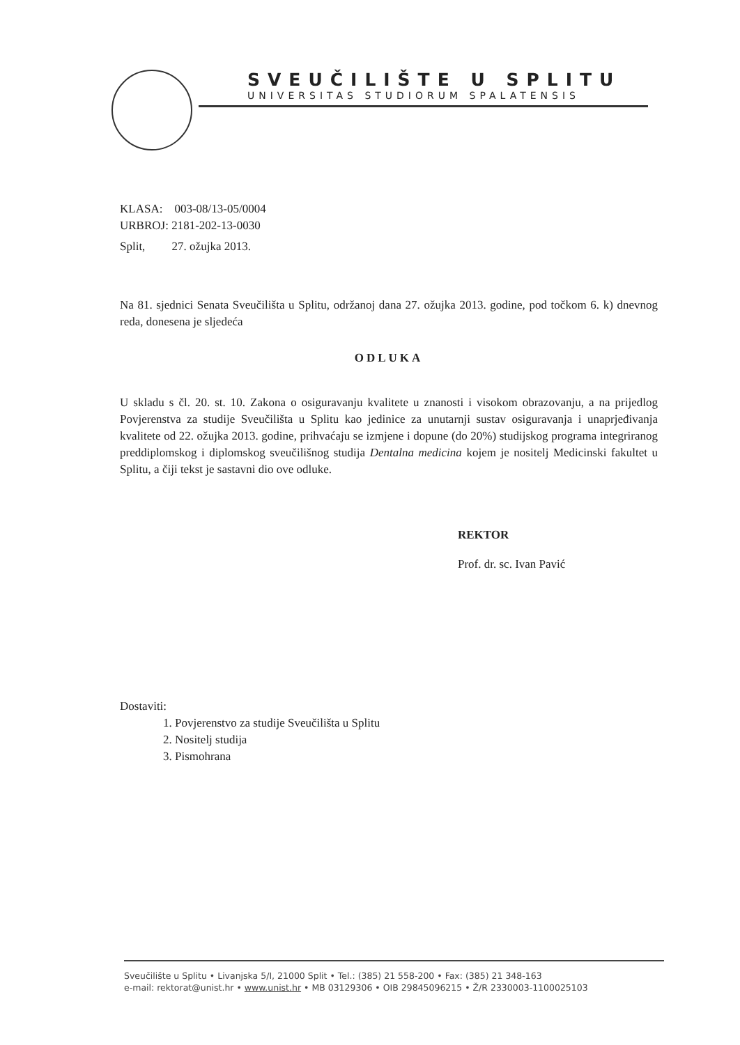SVEUČILIŠTE U SPLITU
UNIVERSITAS STUDIORUM SPALATENSIS
KLASA: 003-08/13-05/0004
URBROJ: 2181-202-13-0030
Split, 27. ožujka 2013.
Na 81. sjednici Senata Sveučilišta u Splitu, održanoj dana 27. ožujka 2013. godine, pod točkom 6. k) dnevnog reda, donesena je sljedeća
ODLUKA
U skladu s čl. 20. st. 10. Zakona o osiguravanju kvalitete u znanosti i visokom obrazovanju, a na prijedlog Povjerenstva za studije Sveučilišta u Splitu kao jedinice za unutarnji sustav osiguravanja i unaprjeđivanja kvalitete od 22. ožujka 2013. godine, prihvaćaju se izmjene i dopune (do 20%) studijskog programa integriranog preddiplomskog i diplomskog sveučilišnog studija Dentalna medicina kojem je nositelj Medicinski fakultet u Splitu, a čiji tekst je sastavni dio ove odluke.
REKTOR
Prof. dr. sc. Ivan Pavić
Dostaviti:
1. Povjerenstvo za studije Sveučilišta u Splitu
2. Nositelj studija
3. Pismohrana
Sveučilište u Splitu • Livanjska 5/I, 21000 Split • Tel.: (385) 21 558-200 • Fax: (385) 21 348-163
e-mail: rektorat@unist.hr • www.unist.hr • MB 03129306 • OIB 29845096215 • Ž/R 2330003-1100025103